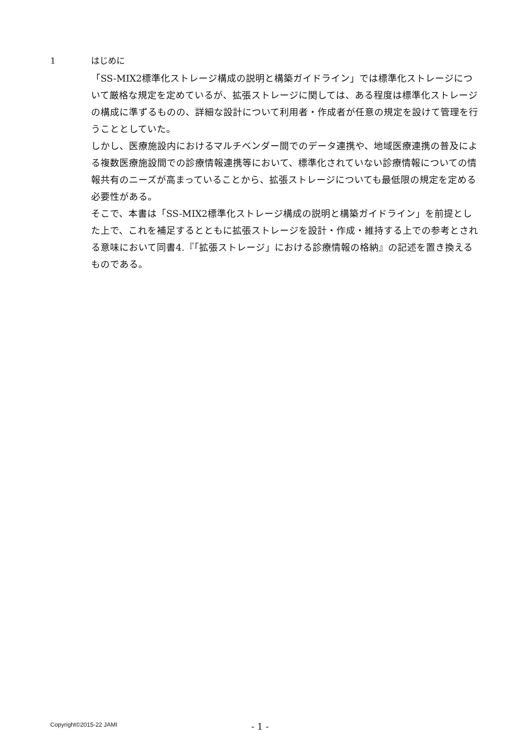1 はじめに
「SS-MIX2標準化ストレージ構成の説明と構築ガイドライン」では標準化ストレージについて厳格な規定を定めているが、拡張ストレージに関しては、ある程度は標準化ストレージの構成に準ずるものの、詳細な設計について利用者・作成者が任意の規定を設けて管理を行うこととしていた。
しかし、医療施設内におけるマルチベンダー間でのデータ連携や、地域医療連携の普及による複数医療施設間での診療情報連携等において、標準化されていない診療情報についての情報共有のニーズが高まっていることから、拡張ストレージについても最低限の規定を定める必要性がある。
そこで、本書は「SS-MIX2標準化ストレージ構成の説明と構築ガイドライン」を前提とした上で、これを補足するとともに拡張ストレージを設計・作成・維持する上での参考とされる意味において同書4.『「拡張ストレージ」における診療情報の格納』の記述を置き換えるものである。
Copyright©2015-22 JAMI - 1 -